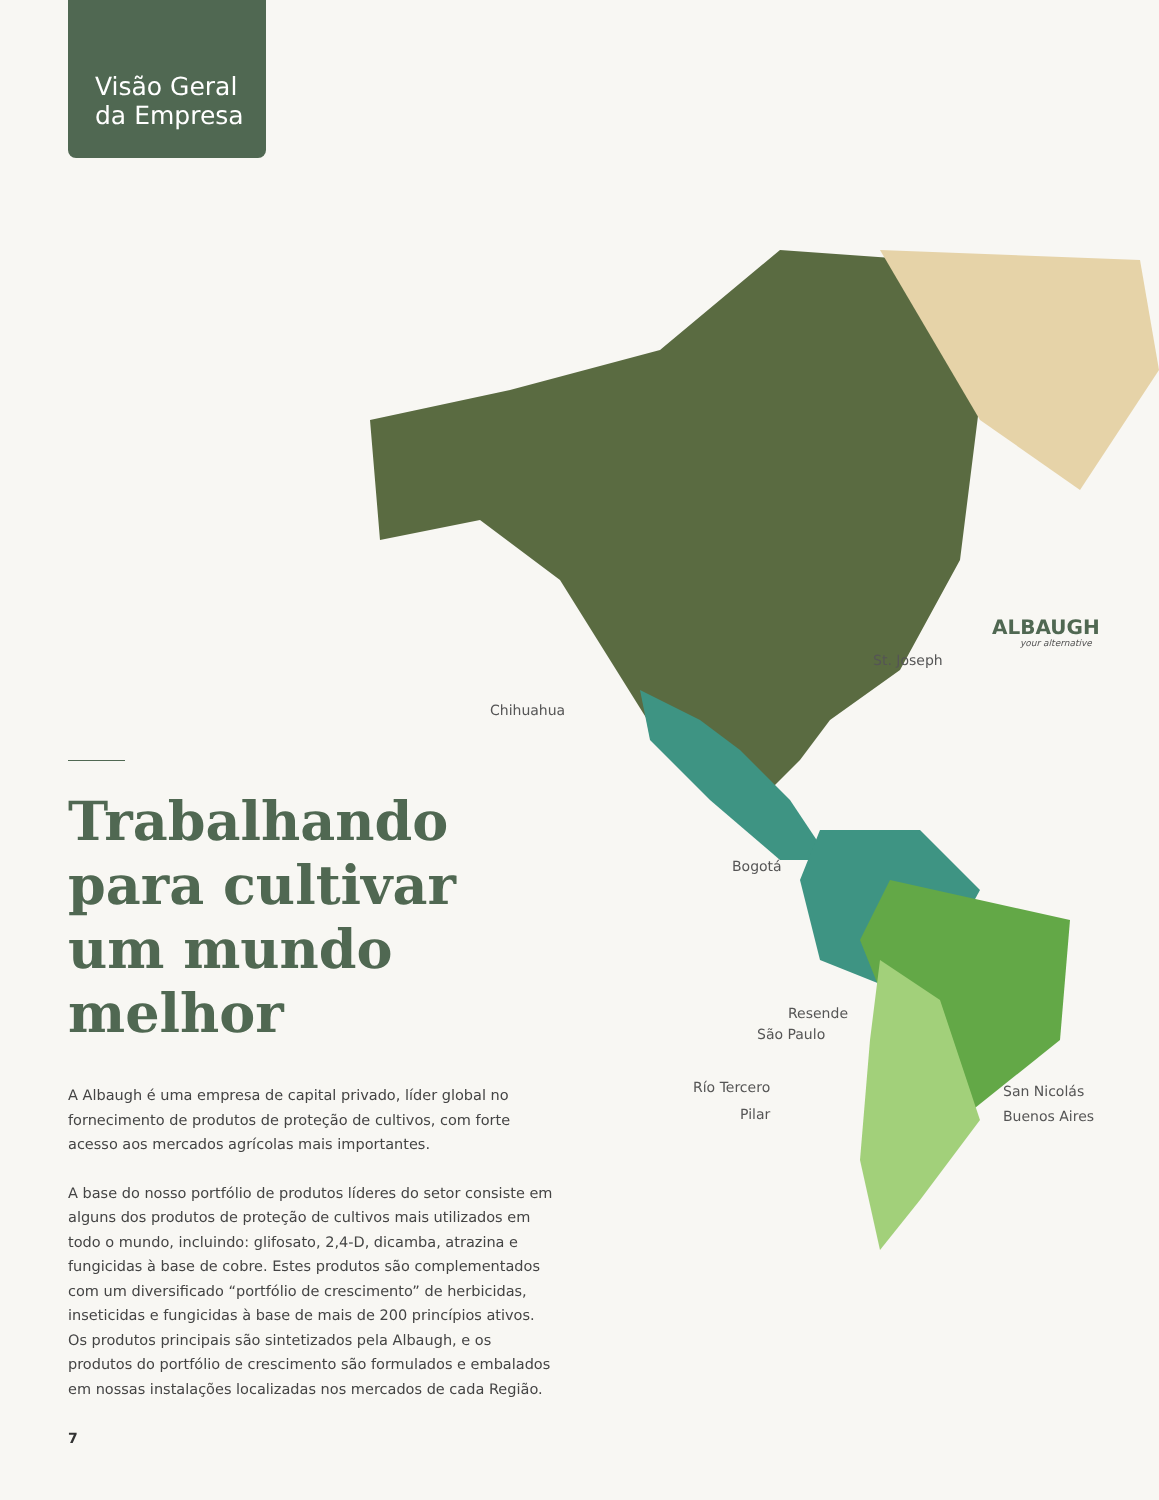Visão Geral
da Empresa
St. Joseph
ALBAUGH
your alternative
Chihuahua
Bogotá
Resende
São Paulo
Río Tercero
Pilar
San Nicolás
Buenos Aires
Trabalhando para cultivar um mundo melhor
A Albaugh é uma empresa de capital privado, líder global no fornecimento de produtos de proteção de cultivos, com forte acesso aos mercados agrícolas mais importantes.
A base do nosso portfólio de produtos líderes do setor consiste em alguns dos produtos de proteção de cultivos mais utilizados em todo o mundo, incluindo: glifosato, 2,4-D, dicamba, atrazina e fungicidas à base de cobre. Estes produtos são complementados com um diversificado “portfólio de crescimento” de herbicidas, inseticidas e fungicidas à base de mais de 200 princípios ativos. Os produtos principais são sintetizados pela Albaugh, e os produtos do portfólio de crescimento são formulados e embalados em nossas instalações localizadas nos mercados de cada Região.
7